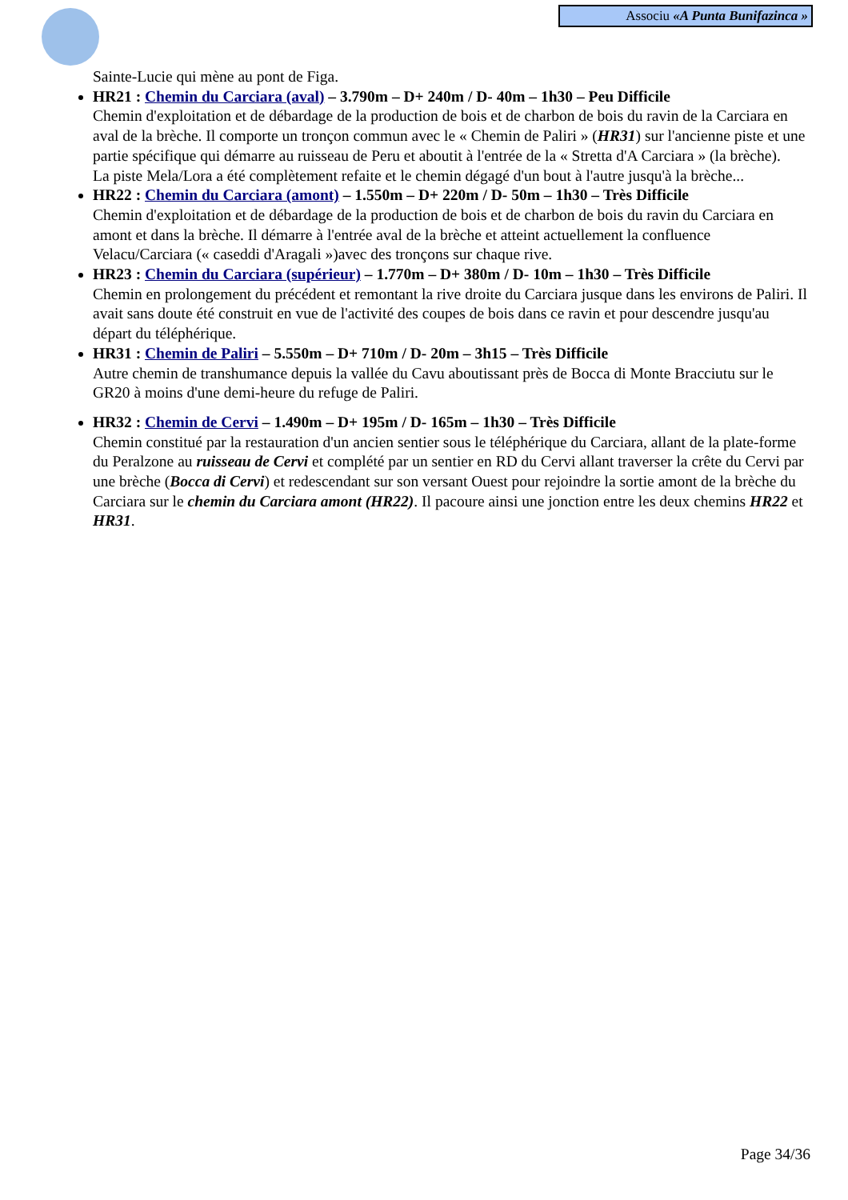Associu «A Punta Bunifazinca »
Sainte-Lucie qui mène au pont de Figa.
HR21 : Chemin du Carciara (aval) – 3.790m – D+ 240m / D- 40m – 1h30 – Peu Difficile
Chemin d'exploitation et de débardage de la production de bois et de charbon de bois du ravin de la Carciara en aval de la brèche. Il comporte un tronçon commun avec le « Chemin de Paliri » (HR31) sur l'ancienne piste et une partie spécifique qui démarre au ruisseau de Peru et aboutit à l'entrée de la « Stretta d'A Carciara » (la brèche).
La piste Mela/Lora a été complètement refaite et le chemin dégagé d'un bout à l'autre jusqu'à la brèche...
HR22 : Chemin du Carciara (amont) – 1.550m – D+ 220m / D- 50m – 1h30 – Très Difficile
Chemin d'exploitation et de débardage de la production de bois et de charbon de bois du ravin du Carciara en amont et dans la brèche. Il démarre à l'entrée aval de la brèche et atteint actuellement la confluence Velacu/Carciara (« caseddi d'Aragali »)avec des tronçons sur chaque rive.
HR23 : Chemin du Carciara (supérieur) – 1.770m – D+ 380m / D- 10m – 1h30 – Très Difficile
Chemin en prolongement du précédent et remontant la rive droite du Carciara jusque dans les environs de Paliri. Il avait sans doute été construit en vue de l'activité des coupes de bois dans ce ravin et pour descendre jusqu'au départ du téléphérique.
HR31 : Chemin de Paliri – 5.550m – D+ 710m / D- 20m – 3h15 – Très Difficile
Autre chemin de transhumance depuis la vallée du Cavu aboutissant près de Bocca di Monte Bracciutu sur le GR20 à moins d'une demi-heure du refuge de Paliri.
HR32 : Chemin de Cervi – 1.490m – D+ 195m / D- 165m – 1h30 – Très Difficile
Chemin constitué par la restauration d'un ancien sentier sous le téléphérique du Carciara, allant de la plate-forme du Peralzone au ruisseau de Cervi et complété par un sentier en RD du Cervi allant traverser la crête du Cervi par une brèche (Bocca di Cervi) et redescendant sur son versant Ouest pour rejoindre la sortie amont de la brèche du Carciara sur le chemin du Carciara amont (HR22). Il pacoure ainsi une jonction entre les deux chemins HR22 et HR31.
Page 34/36